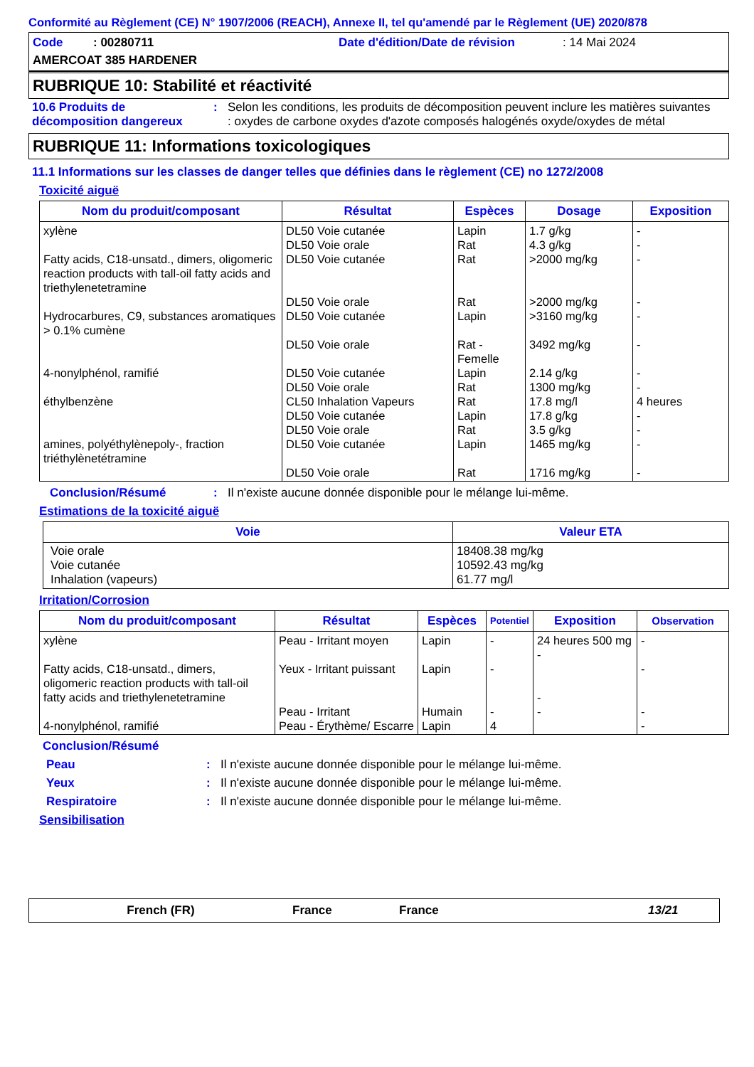Conformité au Règlement (CE) N° 1907/2006 (REACH), Annexe II, tel qu'amendé par le Règlement (UE) 2020/878
Code : 00280711 Date d'édition/Date de révision
: 14 Mai 2024
AMERCOAT 385 HARDENER
RUBRIQUE 10: Stabilité et réactivité
10.6 Produits de décomposition dangereux
: Selon les conditions, les produits de décomposition peuvent inclure les matières suivantes : oxydes de carbone oxydes d'azote composés halogénés oxyde/oxydes de métal
RUBRIQUE 11: Informations toxicologiques
11.1 Informations sur les classes de danger telles que définies dans le règlement (CE) no 1272/2008
Toxicité aiguë
| Nom du produit/composant | Résultat | Espèces | Dosage | Exposition |
| --- | --- | --- | --- | --- |
| xylène Fatty acids, C18-unsatd., dimers, oligomeric reaction products with tall-oil fatty acids and triethylenetetramine Hydrocarbures, C9, substances aromatiques > 0.1% cumène 4-nonylphénol, ramifié éthylbenzène amines, polyéthylènepoly-, fraction triéthylènetétramine | DL50 Voie cutanée DL50 Voie orale DL50 Voie cutanée DL50 Voie orale DL50 Voie cutanée DL50 Voie orale DL50 Voie cutanée DL50 Voie orale CL50 Inhalation Vapeurs DL50 Voie cutanée DL50 Voie orale DL50 Voie cutanée DL50 Voie orale | Lapin Rat Rat Rat Lapin Rat - Femelle Lapin Rat Rat Lapin Rat Lapin Rat | 1.7 g/kg 4.3 g/kg >2000 mg/kg >2000 mg/kg >3160 mg/kg 3492 mg/kg 2.14 g/kg 1300 mg/kg 17.8 mg/l 17.8 g/kg 3.5 g/kg 1465 mg/kg 1716 mg/kg | - - - - - - - - 4 heures - - - - |
Conclusion/Résumé : Il n'existe aucune donnée disponible pour le mélange lui-même.
Estimations de la toxicité aiguë
| Voie | Valeur ETA |
| --- | --- |
| Voie orale Voie cutanée Inhalation (vapeurs) | 18408.38 mg/kg 10592.43 mg/kg 61.77 mg/l |
Irritation/Corrosion
| Nom du produit/composant | Résultat | Espèces | Potentiel | Exposition | Observation |
| --- | --- | --- | --- | --- | --- |
| xylène Fatty acids, C18-unsatd., dimers, oligomeric reaction products with tall-oil fatty acids and triethylenetetramine 4-nonylphénol, ramifié | Peau - Irritant moyen Yeux - Irritant puissant Peau - Irritant Peau - Érythème/ Escarre | Lapin Lapin Humain Lapin | - - - 4 | 24 heures 500 mg - - - | - - - - |
Conclusion/Résumé
Peau : Il n'existe aucune donnée disponible pour le mélange lui-même.
Yeux : Il n'existe aucune donnée disponible pour le mélange lui-même.
Respiratoire : Il n'existe aucune donnée disponible pour le mélange lui-même.
Sensibilisation
French (FR) France France 13/21